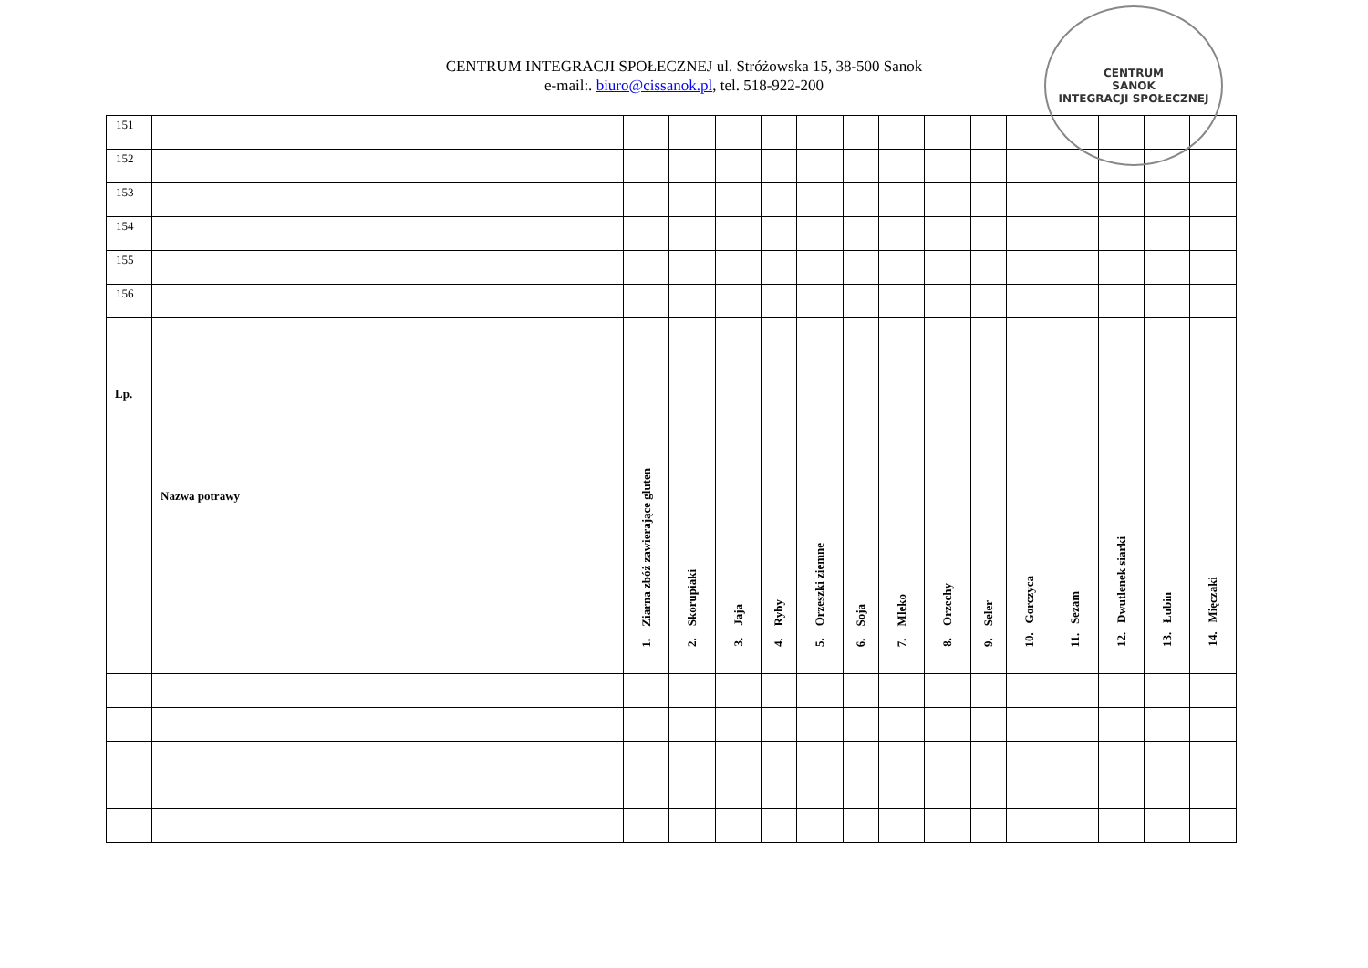CENTRUM
SANOK
INTEGRACJI SPOŁECZNEJ
CENTRUM INTEGRACJI SPOŁECZNEJ ul. Stróżowska 15, 38-500 Sanok
e-mail:. biuro@cissanok.pl, tel. 518-922-200
| 151 | | | | | | | | | | | | | | | |
| 152 | | | | | | | | | | | | | | | |
| 153 | | | | | | | | | | | | | | | |
| 154 | | | | | | | | | | | | | | | |
| 155 | | | | | | | | | | | | | | | |
| 156 | | | | | | | | | | | | | | | |
| Lp. | Nazwa potrawy | 1. Ziarna zbóż zawierające gluten | 2. Skorupiaki | 3. Jaja | 4. Ryby | 5. Orzeszki ziemne | 6. Soja | 7. Mleko | 8. Orzechy | 9. Seler | 10. Gorczyca | 11. Sezam | 12. Dwutlenek siarki | 13. Łubin | 14. Mięczaki |